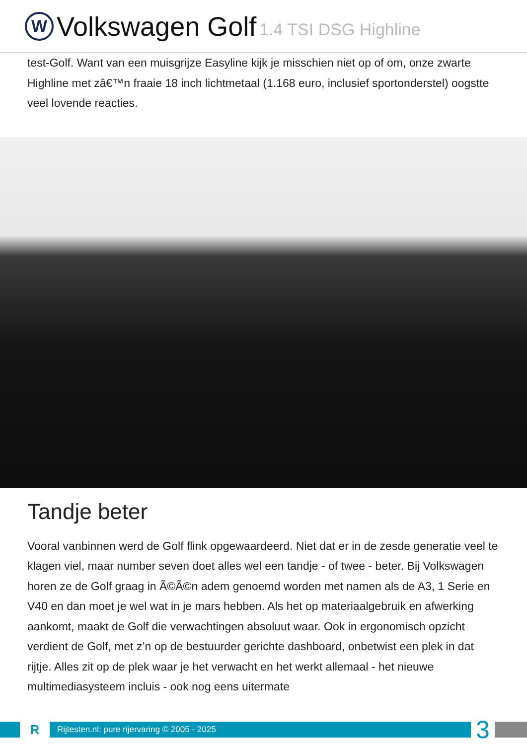W
Volkswagen Golf 1.4 TSI DSG Highline
test-Golf. Want van een muisgrijze Easyline kijk je misschien niet op of om, onze zwarte Highline met zâ€™n fraaie 18 inch lichtmetaal (1.168 euro, inclusief sportonderstel) oogstte veel lovende reacties.
Tandje beter
Vooral vanbinnen werd de Golf flink opgewaardeerd. Niet dat er in de zesde generatie veel te klagen viel, maar number seven doet alles wel een tandje - of twee - beter. Bij Volkswagen horen ze de Golf graag in Ã©Ã©n adem genoemd worden met namen als de A3, 1 Serie en V40 en dan moet je wel wat in je mars hebben. Als het op materiaalgebruik en afwerking aankomt, maakt de Golf die verwachtingen absoluut waar. Ook in ergonomisch opzicht verdient de Golf, met z’n op de bestuurder gerichte dashboard, onbetwist een plek in dat rijtje. Alles zit op de plek waar je het verwacht en het werkt allemaal - het nieuwe multimediasysteem incluis - ook nog eens uitermate
R
Rijtesten.nl: pure rijervaring © 2005 - 2025
3